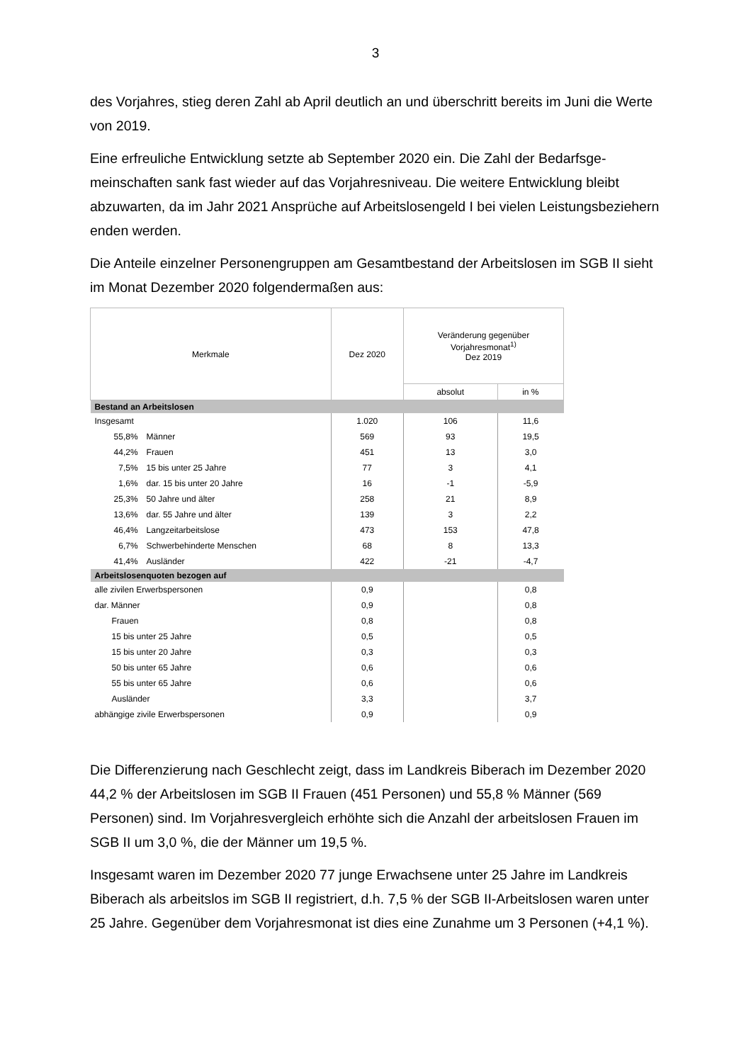3
des Vorjahres, stieg deren Zahl ab April deutlich an und überschritt bereits im Juni die Werte von 2019.
Eine erfreuliche Entwicklung setzte ab September 2020 ein. Die Zahl der Bedarfsge­meinschaften sank fast wieder auf das Vorjahresniveau. Die weitere Entwicklung bleibt abzuwarten, da im Jahr 2021 Ansprüche auf Arbeitslosengeld I bei vielen Leis­tungsbeziehern enden werden.
Die Anteile einzelner Personengruppen am Gesamtbestand der Arbeitslosen im SGB II sieht im Monat Dezember 2020 folgendermaßen aus:
| Merkmale | | Dez 2020 | Veränderung gegenüber Vorjahresmonat<sup>1)</sup> Dez 2019 | |
| --- | --- | --- | --- | --- |
| | | | absolut | in % |
| Bestand an Arbeitslosen | | | | |
| Insgesamt | | 1.020 | 106 | 11,6 |
| 55,8% | Männer | 569 | 93 | 19,5 |
| 44,2% | Frauen | 451 | 13 | 3,0 |
| 7,5% | 15 bis unter 25 Jahre | 77 | 3 | 4,1 |
| 1,6% | dar. 15 bis unter 20 Jahre | 16 | -1 | -5,9 |
| 25,3% | 50 Jahre und älter | 258 | 21 | 8,9 |
| 13,6% | dar. 55 Jahre und älter | 139 | 3 | 2,2 |
| 46,4% | Langzeitarbeitslose | 473 | 153 | 47,8 |
| 6,7% | Schwerbehinderte Menschen | 68 | 8 | 13,3 |
| 41,4% | Ausländer | 422 | -21 | -4,7 |
| Arbeitslosenquoten bezogen auf | | | | |
| alle zivilen Erwerbspersonen | | 0,9 | | 0,8 |
| dar. Männer | | 0,9 | | 0,8 |
| Frauen | | 0,8 | | 0,8 |
| 15 bis unter 25 Jahre | | 0,5 | | 0,5 |
| 15 bis unter 20 Jahre | | 0,3 | | 0,3 |
| 50 bis unter 65 Jahre | | 0,6 | | 0,6 |
| 55 bis unter 65 Jahre | | 0,6 | | 0,6 |
| Ausländer | | 3,3 | | 3,7 |
| abhängige zivile Erwerbspersonen | | 0,9 | | 0,9 |
Die Differenzierung nach Geschlecht zeigt, dass im Landkreis Biberach im Dezember 2020 44,2 % der Arbeitslosen im SGB II Frauen (451 Personen) und 55,8 % Männer (569 Personen) sind. Im Vorjahresvergleich erhöhte sich die Anzahl der arbeitslosen Frauen im SGB II um 3,0 %, die der Männer um 19,5 %.
Insgesamt waren im Dezember 2020 77 junge Erwachsene unter 25 Jahre im Land­kreis Biberach als arbeitslos im SGB II registriert, d.h. 7,5 % der SGB II-Arbeitslosen waren unter 25 Jahre. Gegenüber dem Vorjahresmonat ist dies eine Zunahme um 3 Personen (+4,1 %).